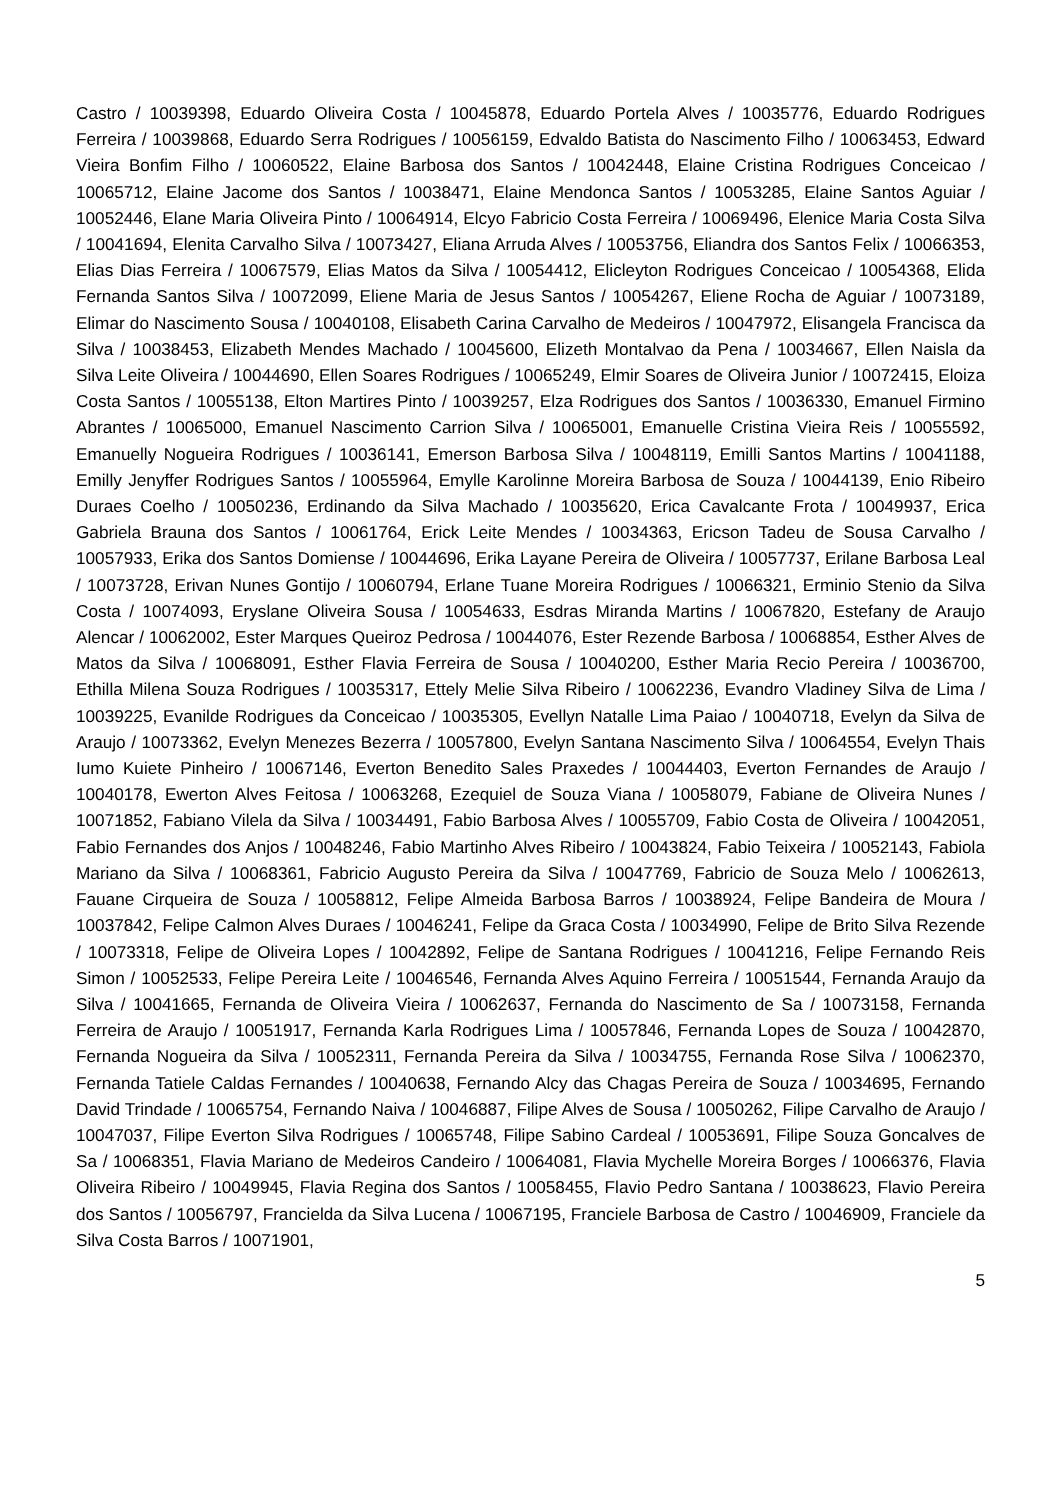Castro / 10039398, Eduardo Oliveira Costa / 10045878, Eduardo Portela Alves / 10035776, Eduardo Rodrigues Ferreira / 10039868, Eduardo Serra Rodrigues / 10056159, Edvaldo Batista do Nascimento Filho / 10063453, Edward Vieira Bonfim Filho / 10060522, Elaine Barbosa dos Santos / 10042448, Elaine Cristina Rodrigues Conceicao / 10065712, Elaine Jacome dos Santos / 10038471, Elaine Mendonca Santos / 10053285, Elaine Santos Aguiar / 10052446, Elane Maria Oliveira Pinto / 10064914, Elcyo Fabricio Costa Ferreira / 10069496, Elenice Maria Costa Silva / 10041694, Elenita Carvalho Silva / 10073427, Eliana Arruda Alves / 10053756, Eliandra dos Santos Felix / 10066353, Elias Dias Ferreira / 10067579, Elias Matos da Silva / 10054412, Elicleyton Rodrigues Conceicao / 10054368, Elida Fernanda Santos Silva / 10072099, Eliene Maria de Jesus Santos / 10054267, Eliene Rocha de Aguiar / 10073189, Elimar do Nascimento Sousa / 10040108, Elisabeth Carina Carvalho de Medeiros / 10047972, Elisangela Francisca da Silva / 10038453, Elizabeth Mendes Machado / 10045600, Elizeth Montalvao da Pena / 10034667, Ellen Naisla da Silva Leite Oliveira / 10044690, Ellen Soares Rodrigues / 10065249, Elmir Soares de Oliveira Junior / 10072415, Eloiza Costa Santos / 10055138, Elton Martires Pinto / 10039257, Elza Rodrigues dos Santos / 10036330, Emanuel Firmino Abrantes / 10065000, Emanuel Nascimento Carrion Silva / 10065001, Emanuelle Cristina Vieira Reis / 10055592, Emanuelly Nogueira Rodrigues / 10036141, Emerson Barbosa Silva / 10048119, Emilli Santos Martins / 10041188, Emilly Jenyffer Rodrigues Santos / 10055964, Emylle Karolinne Moreira Barbosa de Souza / 10044139, Enio Ribeiro Duraes Coelho / 10050236, Erdinando da Silva Machado / 10035620, Erica Cavalcante Frota / 10049937, Erica Gabriela Brauna dos Santos / 10061764, Erick Leite Mendes / 10034363, Ericson Tadeu de Sousa Carvalho / 10057933, Erika dos Santos Domiense / 10044696, Erika Layane Pereira de Oliveira / 10057737, Erilane Barbosa Leal / 10073728, Erivan Nunes Gontijo / 10060794, Erlane Tuane Moreira Rodrigues / 10066321, Erminio Stenio da Silva Costa / 10074093, Eryslane Oliveira Sousa / 10054633, Esdras Miranda Martins / 10067820, Estefany de Araujo Alencar / 10062002, Ester Marques Queiroz Pedrosa / 10044076, Ester Rezende Barbosa / 10068854, Esther Alves de Matos da Silva / 10068091, Esther Flavia Ferreira de Sousa / 10040200, Esther Maria Recio Pereira / 10036700, Ethilla Milena Souza Rodrigues / 10035317, Ettely Melie Silva Ribeiro / 10062236, Evandro Vladiney Silva de Lima / 10039225, Evanilde Rodrigues da Conceicao / 10035305, Evellyn Natalle Lima Paiao / 10040718, Evelyn da Silva de Araujo / 10073362, Evelyn Menezes Bezerra / 10057800, Evelyn Santana Nascimento Silva / 10064554, Evelyn Thais Iumo Kuiete Pinheiro / 10067146, Everton Benedito Sales Praxedes / 10044403, Everton Fernandes de Araujo / 10040178, Ewerton Alves Feitosa / 10063268, Ezequiel de Souza Viana / 10058079, Fabiane de Oliveira Nunes / 10071852, Fabiano Vilela da Silva / 10034491, Fabio Barbosa Alves / 10055709, Fabio Costa de Oliveira / 10042051, Fabio Fernandes dos Anjos / 10048246, Fabio Martinho Alves Ribeiro / 10043824, Fabio Teixeira / 10052143, Fabiola Mariano da Silva / 10068361, Fabricio Augusto Pereira da Silva / 10047769, Fabricio de Souza Melo / 10062613, Fauane Cirqueira de Souza / 10058812, Felipe Almeida Barbosa Barros / 10038924, Felipe Bandeira de Moura / 10037842, Felipe Calmon Alves Duraes / 10046241, Felipe da Graca Costa / 10034990, Felipe de Brito Silva Rezende / 10073318, Felipe de Oliveira Lopes / 10042892, Felipe de Santana Rodrigues / 10041216, Felipe Fernando Reis Simon / 10052533, Felipe Pereira Leite / 10046546, Fernanda Alves Aquino Ferreira / 10051544, Fernanda Araujo da Silva / 10041665, Fernanda de Oliveira Vieira / 10062637, Fernanda do Nascimento de Sa / 10073158, Fernanda Ferreira de Araujo / 10051917, Fernanda Karla Rodrigues Lima / 10057846, Fernanda Lopes de Souza / 10042870, Fernanda Nogueira da Silva / 10052311, Fernanda Pereira da Silva / 10034755, Fernanda Rose Silva / 10062370, Fernanda Tatiele Caldas Fernandes / 10040638, Fernando Alcy das Chagas Pereira de Souza / 10034695, Fernando David Trindade / 10065754, Fernando Naiva / 10046887, Filipe Alves de Sousa / 10050262, Filipe Carvalho de Araujo / 10047037, Filipe Everton Silva Rodrigues / 10065748, Filipe Sabino Cardeal / 10053691, Filipe Souza Goncalves de Sa / 10068351, Flavia Mariano de Medeiros Candeiro / 10064081, Flavia Mychelle Moreira Borges / 10066376, Flavia Oliveira Ribeiro / 10049945, Flavia Regina dos Santos / 10058455, Flavio Pedro Santana / 10038623, Flavio Pereira dos Santos / 10056797, Francielda da Silva Lucena / 10067195, Franciele Barbosa de Castro / 10046909, Franciele da Silva Costa Barros / 10071901,
5